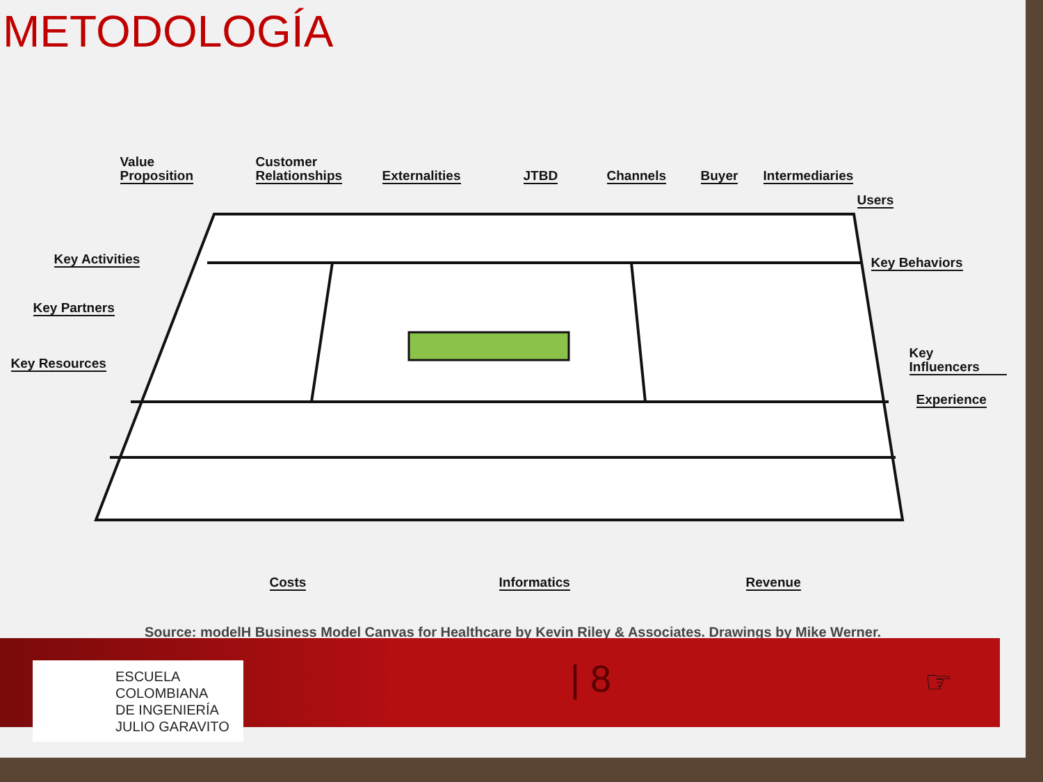METODOLOGÍA
Value
Proposition
Customer
Relationships Externalities JTBD Channels Buyer Intermediaries
Users
Key Activities Key Behaviors
Key Partners
Key Influencers
Key Resources
Experience
Costs Informatics Revenue
Source: modelH Business Model Canvas for Healthcare by Kevin Riley & Associates. Drawings by Mike Werner.
ESCUELA
COLOMBIANA
DE INGENIERÍA
JULIO GARAVITO
| 8 ☞